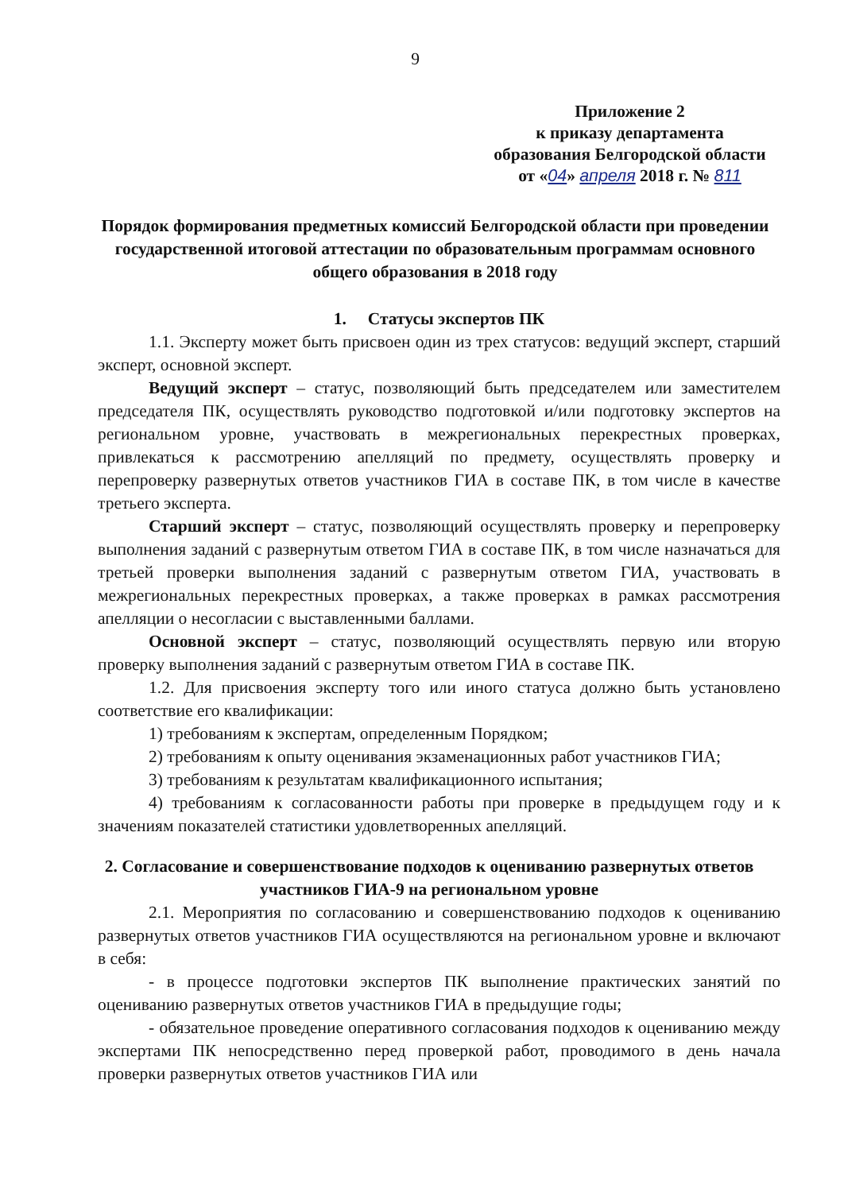9
Приложение 2
к приказу департамента
образования Белгородской области
от «04» апреля 2018 г. № 811
Порядок формирования предметных комиссий Белгородской области при проведении государственной итоговой аттестации по образовательным программам основного общего образования в 2018 году
1. Статусы экспертов ПК
1.1. Эксперту может быть присвоен один из трех статусов: ведущий эксперт, старший эксперт, основной эксперт.
Ведущий эксперт – статус, позволяющий быть председателем или заместителем председателя ПК, осуществлять руководство подготовкой и/или подготовку экспертов на региональном уровне, участвовать в межрегиональных перекрестных проверках, привлекаться к рассмотрению апелляций по предмету, осуществлять проверку и перепроверку развернутых ответов участников ГИА в составе ПК, в том числе в качестве третьего эксперта.
Старший эксперт – статус, позволяющий осуществлять проверку и перепроверку выполнения заданий с развернутым ответом ГИА в составе ПК, в том числе назначаться для третьей проверки выполнения заданий с развернутым ответом ГИА, участвовать в межрегиональных перекрестных проверках, а также проверках в рамках рассмотрения апелляции о несогласии с выставленными баллами.
Основной эксперт – статус, позволяющий осуществлять первую или вторую проверку выполнения заданий с развернутым ответом ГИА в составе ПК.
1.2. Для присвоения эксперту того или иного статуса должно быть установлено соответствие его квалификации:
1) требованиям к экспертам, определенным Порядком;
2) требованиям к опыту оценивания экзаменационных работ участников ГИА;
3) требованиям к результатам квалификационного испытания;
4) требованиям к согласованности работы при проверке в предыдущем году и к значениям показателей статистики удовлетворенных апелляций.
2. Согласование и совершенствование подходов к оцениванию развернутых ответов участников ГИА-9 на региональном уровне
2.1. Мероприятия по согласованию и совершенствованию подходов к оцениванию развернутых ответов участников ГИА осуществляются на региональном уровне и включают в себя:
- в процессе подготовки экспертов ПК выполнение практических занятий по оцениванию развернутых ответов участников ГИА в предыдущие годы;
- обязательное проведение оперативного согласования подходов к оцениванию между экспертами ПК непосредственно перед проверкой работ, проводимого в день начала проверки развернутых ответов участников ГИА или